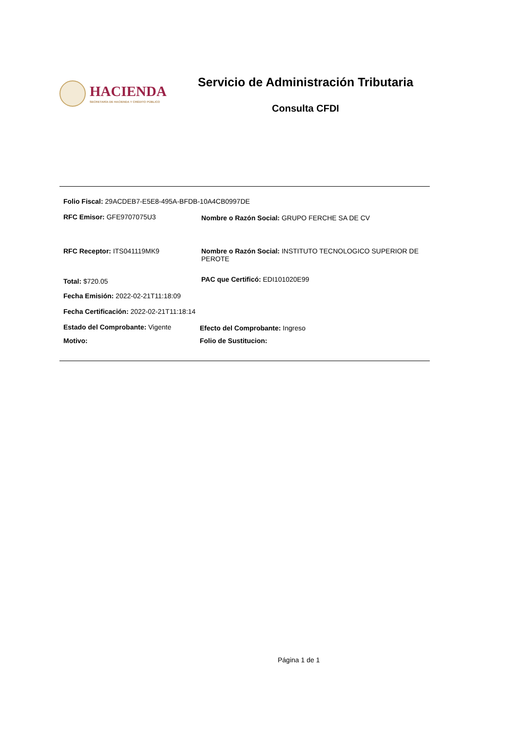HACIENDA
SECRETARÍA DE HACIENDA Y CRÉDITO PÚBLICO
Servicio de Administración Tributaria
Consulta CFDI
Folio Fiscal: 29ACDEB7-E5E8-495A-BFDB-10A4CB0997DE
RFC Emisor: GFE9707075U3 Nombre o Razón Social: GRUPO FERCHE SA DE CV
RFC Receptor: ITS041119MK9 Nombre o Razón Social: INSTITUTO TECNOLOGICO SUPERIOR DE PEROTE
Total: $720.05
PAC que Certificó: EDI101020E99
Fecha Emisión: 2022-02-21T11:18:09
Fecha Certificación: 2022-02-21T11:18:14
Estado del Comprobante: Vigente Efecto del Comprobante: Ingreso
Motivo: Folio de Sustitucion:
Página 1 de 1